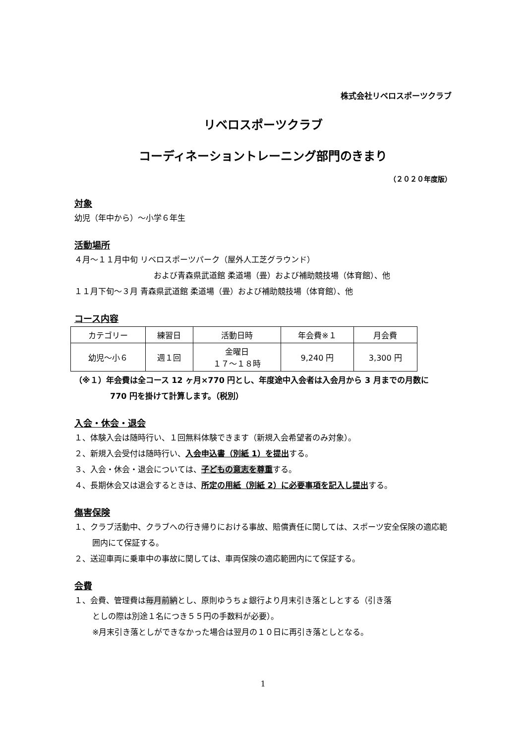株式会社リベロスポーツクラブ
リベロスポーツクラブ
コーディネーショントレーニング部門のきまり
（２０２０年度版）
対象
幼児（年中から）～小学６年生
活動場所
４月～１１月中旬 リベロスポーツパーク（屋外人工芝グラウンド）
および青森県武道館 柔道場（畳）および補助競技場（体育館）、他
１１月下旬～３月 青森県武道館 柔道場（畳）および補助競技場（体育館）、他
コース内容
| カテゴリー | 練習日 | 活動日時 | 年会費※１ | 月会費 |
| 幼児～小６ | 週１回 | 金曜日 １７～１８時 | 9,240 円 | 3,300 円 |
（※１）年会費は全コース 12 ヶ月×770 円とし、年度途中入会者は入会月から 3 月までの月数に
770 円を掛けて計算します。（税別）
入会・休会・退会
１、体験入会は随時行い、１回無料体験できます（新規入会希望者のみ対象）。
２、新規入会受付は随時行い、入会申込書（別紙 1）を提出する。
３、入会・休会・退会については、子どもの意志を尊重する。
４、長期休会又は退会するときは、所定の用紙（別紙 2）に必要事項を記入し提出する。
傷害保険
１、クラブ活動中、クラブへの行き帰りにおける事故、賠償責任に関しては、スポーツ安全保険の適応範
囲内にて保証する。
２、送迎車両に乗車中の事故に関しては、車両保険の適応範囲内にて保証する。
会費
１、会費、管理費は毎月前納とし、原則ゆうちょ銀行より月末引き落としとする（引き落
としの際は別途１名につき５５円の手数料が必要）。
※月末引き落としができなかった場合は翌月の１０日に再引き落としとなる。
1